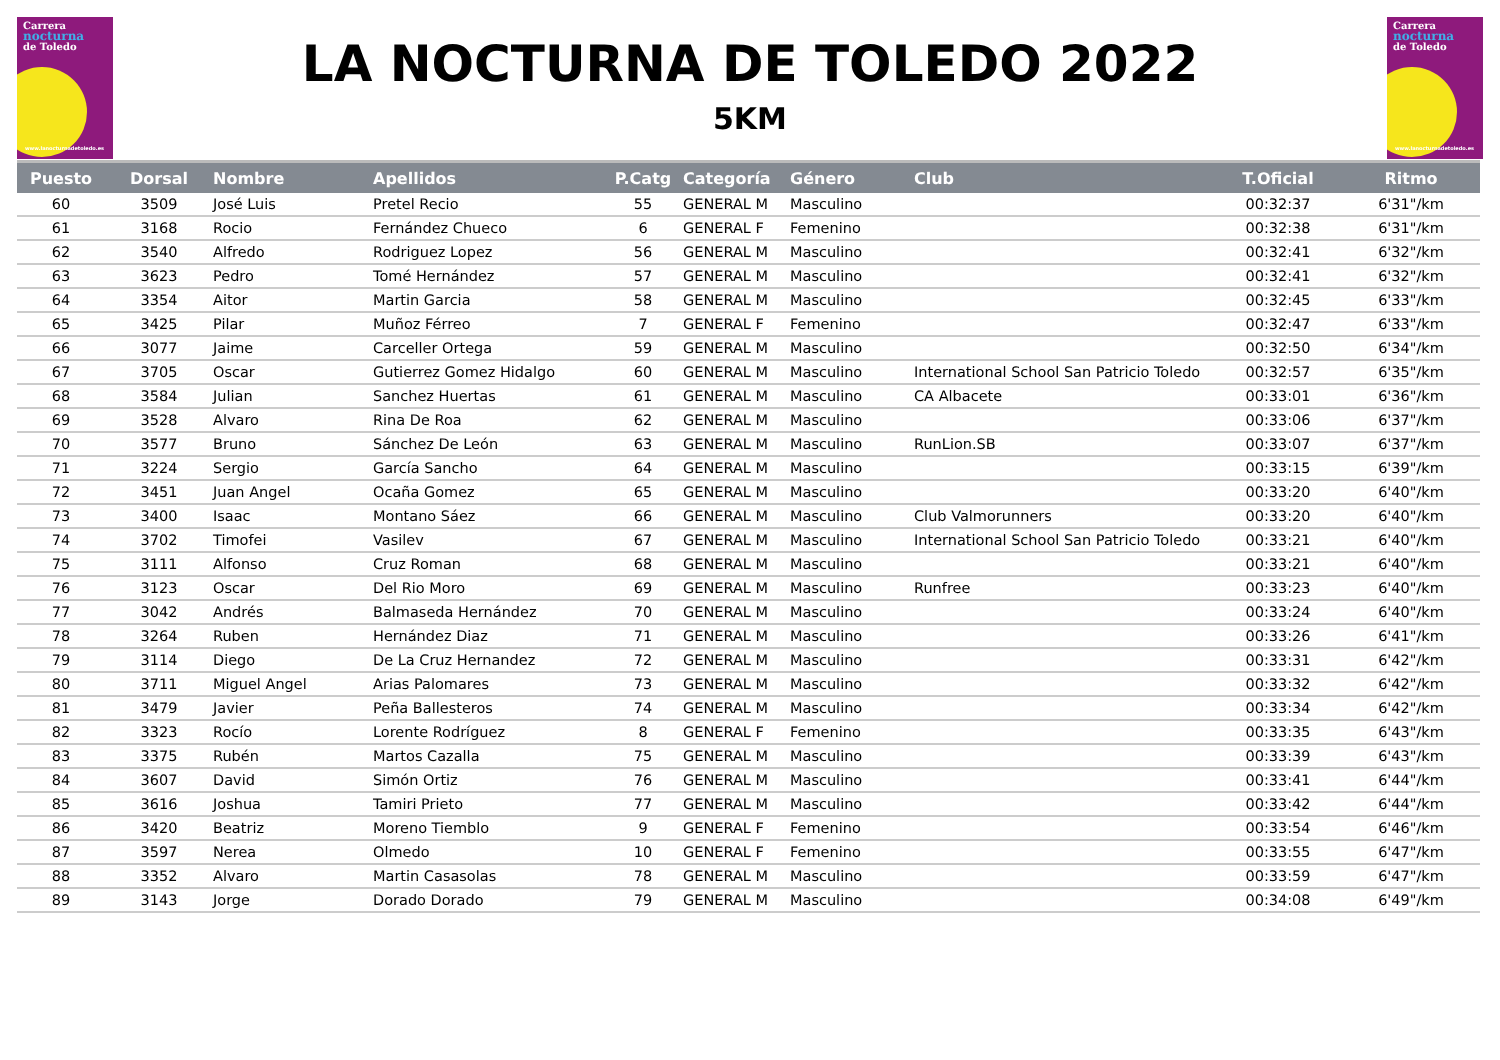Carrera
nocturna
de Toledo
www.lanocturnadetoledo.es
LA NOCTURNA DE TOLEDO 2022
5KM
Carrera
nocturna
de Toledo
www.lanocturnadetoledo.es
| Puesto | Dorsal | Nombre | Apellidos | P.Catg | Categoría | Género | Club | T.Oficial | Ritmo |
| --- | --- | --- | --- | --- | --- | --- | --- | --- | --- |
| 60 | 3509 | José Luis | Pretel Recio | 55 | GENERAL M | Masculino | | 00:32:37 | 6'31"/km |
| 61 | 3168 | Rocio | Fernández Chueco | 6 | GENERAL F | Femenino | | 00:32:38 | 6'31"/km |
| 62 | 3540 | Alfredo | Rodriguez Lopez | 56 | GENERAL M | Masculino | | 00:32:41 | 6'32"/km |
| 63 | 3623 | Pedro | Tomé Hernández | 57 | GENERAL M | Masculino | | 00:32:41 | 6'32"/km |
| 64 | 3354 | Aitor | Martin Garcia | 58 | GENERAL M | Masculino | | 00:32:45 | 6'33"/km |
| 65 | 3425 | Pilar | Muñoz Férreo | 7 | GENERAL F | Femenino | | 00:32:47 | 6'33"/km |
| 66 | 3077 | Jaime | Carceller Ortega | 59 | GENERAL M | Masculino | | 00:32:50 | 6'34"/km |
| 67 | 3705 | Oscar | Gutierrez Gomez Hidalgo | 60 | GENERAL M | Masculino | International School San Patricio Toledo | 00:32:57 | 6'35"/km |
| 68 | 3584 | Julian | Sanchez Huertas | 61 | GENERAL M | Masculino | CA Albacete | 00:33:01 | 6'36"/km |
| 69 | 3528 | Alvaro | Rina De Roa | 62 | GENERAL M | Masculino | | 00:33:06 | 6'37"/km |
| 70 | 3577 | Bruno | Sánchez De León | 63 | GENERAL M | Masculino | RunLion.SB | 00:33:07 | 6'37"/km |
| 71 | 3224 | Sergio | García Sancho | 64 | GENERAL M | Masculino | | 00:33:15 | 6'39"/km |
| 72 | 3451 | Juan Angel | Ocaña Gomez | 65 | GENERAL M | Masculino | | 00:33:20 | 6'40"/km |
| 73 | 3400 | Isaac | Montano Sáez | 66 | GENERAL M | Masculino | Club Valmorunners | 00:33:20 | 6'40"/km |
| 74 | 3702 | Timofei | Vasilev | 67 | GENERAL M | Masculino | International School San Patricio Toledo | 00:33:21 | 6'40"/km |
| 75 | 3111 | Alfonso | Cruz Roman | 68 | GENERAL M | Masculino | | 00:33:21 | 6'40"/km |
| 76 | 3123 | Oscar | Del Rio Moro | 69 | GENERAL M | Masculino | Runfree | 00:33:23 | 6'40"/km |
| 77 | 3042 | Andrés | Balmaseda Hernández | 70 | GENERAL M | Masculino | | 00:33:24 | 6'40"/km |
| 78 | 3264 | Ruben | Hernández Diaz | 71 | GENERAL M | Masculino | | 00:33:26 | 6'41"/km |
| 79 | 3114 | Diego | De La Cruz Hernandez | 72 | GENERAL M | Masculino | | 00:33:31 | 6'42"/km |
| 80 | 3711 | Miguel Angel | Arias Palomares | 73 | GENERAL M | Masculino | | 00:33:32 | 6'42"/km |
| 81 | 3479 | Javier | Peña Ballesteros | 74 | GENERAL M | Masculino | | 00:33:34 | 6'42"/km |
| 82 | 3323 | Rocío | Lorente Rodríguez | 8 | GENERAL F | Femenino | | 00:33:35 | 6'43"/km |
| 83 | 3375 | Rubén | Martos Cazalla | 75 | GENERAL M | Masculino | | 00:33:39 | 6'43"/km |
| 84 | 3607 | David | Simón Ortiz | 76 | GENERAL M | Masculino | | 00:33:41 | 6'44"/km |
| 85 | 3616 | Joshua | Tamiri Prieto | 77 | GENERAL M | Masculino | | 00:33:42 | 6'44"/km |
| 86 | 3420 | Beatriz | Moreno Tiemblo | 9 | GENERAL F | Femenino | | 00:33:54 | 6'46"/km |
| 87 | 3597 | Nerea | Olmedo | 10 | GENERAL F | Femenino | | 00:33:55 | 6'47"/km |
| 88 | 3352 | Alvaro | Martin Casasolas | 78 | GENERAL M | Masculino | | 00:33:59 | 6'47"/km |
| 89 | 3143 | Jorge | Dorado Dorado | 79 | GENERAL M | Masculino | | 00:34:08 | 6'49"/km |